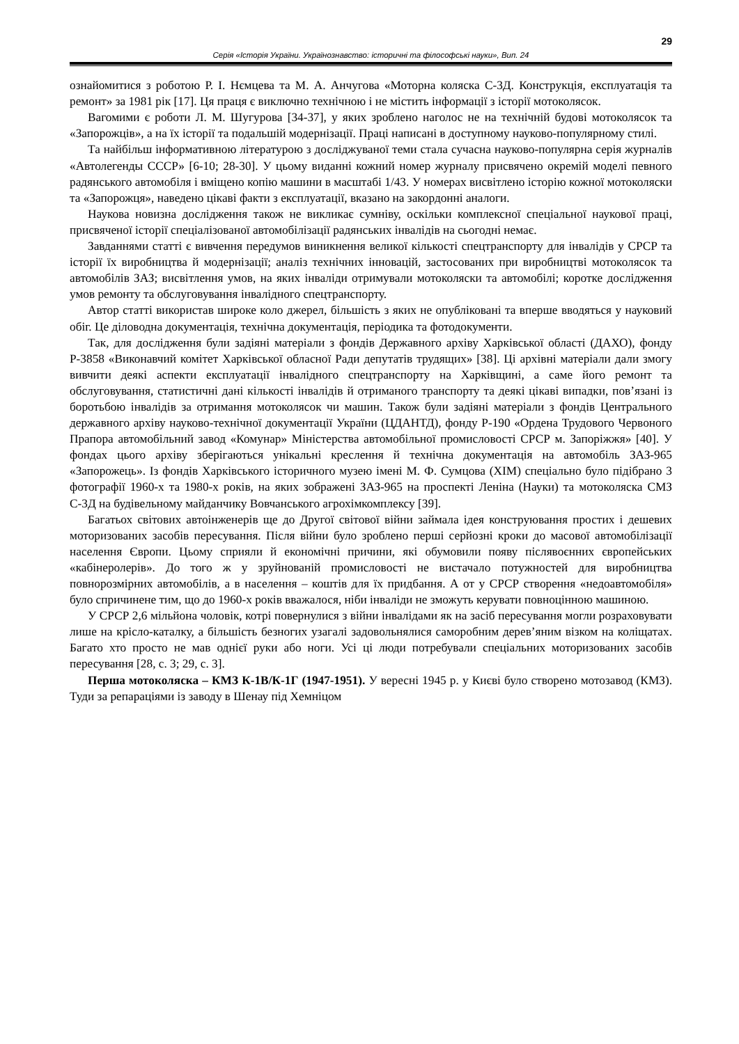29
Серія «Історія України. Українознавство: історичні та філософські науки», Вип. 24
ознайомитися з роботою Р. І. Нємцева та М. А. Анчугова «Моторна коляска С-3Д. Конструкція, експлуатація та ремонт» за 1981 рік [17]. Ця праця є виключно технічною і не містить інформації з історії мотоколясок.
Вагомими є роботи Л. М. Шугурова [34-37], у яких зроблено наголос не на технічній будові мотоколясок та «Запорожців», а на їх історії та подальшій модернізації. Праці написані в доступному науково-популярному стилі.
Та найбільш інформативною літературою з досліджуваної теми стала сучасна науково-популярна серія журналів «Автолегенды СССР» [6-10; 28-30]. У цьому виданні кожний номер журналу присвячено окремій моделі певного радянського автомобіля і вміщено копію машини в масштабі 1/43. У номерах висвітлено історію кожної мотоколяски та «Запорожця», наведено цікаві факти з експлуатації, вказано на закордонні аналоги.
Наукова новизна дослідження також не викликає сумніву, оскільки комплексної спеціальної наукової праці, присвяченої історії спеціалізованої автомобілізації радянських інвалідів на сьогодні немає.
Завданнями статті є вивчення передумов виникнення великої кількості спецтранспорту для інвалідів у СРСР та історії їх виробництва й модернізації; аналіз технічних інновацій, застосованих при виробництві мотоколясок та автомобілів ЗАЗ; висвітлення умов, на яких інваліди отримували мотоколяски та автомобілі; коротке дослідження умов ремонту та обслуговування інвалідного спецтранспорту.
Автор статті використав широке коло джерел, більшість з яких не опубліковані та вперше вводяться у науковий обіг. Це діловодна документація, технічна документація, періодика та фотодокументи.
Так, для дослідження були задіяні матеріали з фондів Державного архіву Харківської області (ДАХО), фонду Р-3858 «Виконавчий комітет Харківської обласної Ради депутатів трудящих» [38]. Ці архівні матеріали дали змогу вивчити деякі аспекти експлуатації інвалідного спецтранспорту на Харківщині, а саме його ремонт та обслуговування, статистичні дані кількості інвалідів й отриманого транспорту та деякі цікаві випадки, пов’язані із боротьбою інвалідів за отримання мотоколясок чи машин. Також були задіяні матеріали з фондів Центрального державного архіву науково-технічної документації України (ЦДАНТД), фонду Р-190 «Ордена Трудового Червоного Прапора автомобільний завод «Комунар» Міністерства автомобільної промисловості СРСР м. Запоріжжя» [40]. У фондах цього архіву зберігаються унікальні креслення й технічна документація на автомобіль ЗАЗ-965 «Запорожець». Із фондів Харківського історичного музею імені М. Ф. Сумцова (ХІМ) спеціально було підібрано 3 фотографії 1960-х та 1980-х років, на яких зображені ЗАЗ-965 на проспекті Леніна (Науки) та мотоколяска СМЗ С-3Д на будівельному майданчику Вовчанського агрохімкомплексу [39].
Багатьох світових автоінженерів ще до Другої світової війни займала ідея конструювання простих і дешевих моторизованих засобів пересування. Після війни було зроблено перші серйозні кроки до масової автомобілізації населення Європи. Цьому сприяли й економічні причини, які обумовили появу післявоєнних європейських «кабінеролерів». До того ж у зруйнованій промисловості не вистачало потужностей для виробництва повнорозмірних автомобілів, а в населення – коштів для їх придбання. А от у СРСР створення «недоавтомобіля» було спричинене тим, що до 1960-х років вважалося, ніби інваліди не зможуть керувати повноцінною машиною.
У СРСР 2,6 мільйона чоловік, котрі повернулися з війни інвалідами як на засіб пересування могли розраховувати лише на крісло-каталку, а більшість безногих узагалі задовольнялися саморобним дерев’яним візком на коліщатах. Багато хто просто не мав однієї руки або ноги. Усі ці люди потребували спеціальних моторизованих засобів пересування [28, с. 3; 29, с. 3].
Перша мотоколяска – КМЗ К-1В/К-1Г (1947-1951). У вересні 1945 р. у Києві було створено мотозавод (КМЗ). Туди за репараціями із заводу в Шенау під Хемніцом